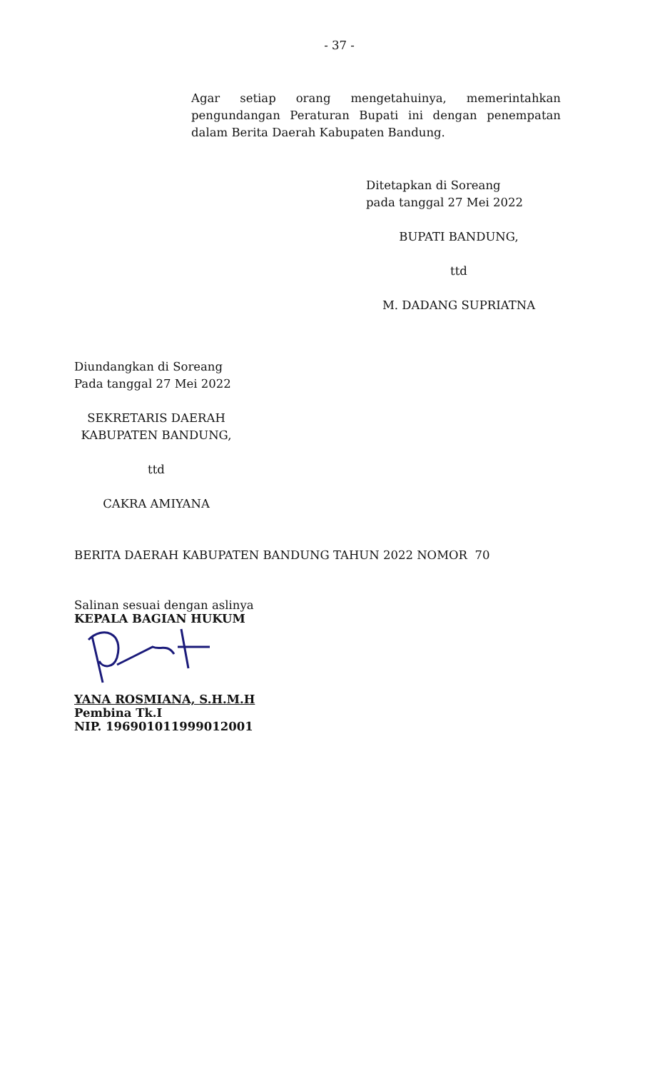- 37 -
Agar setiap orang mengetahuinya, memerintahkan pengundangan Peraturan Bupati ini dengan penempatan dalam Berita Daerah Kabupaten Bandung.
Ditetapkan di Soreang
pada tanggal 27 Mei 2022
BUPATI BANDUNG,
ttd
M. DADANG SUPRIATNA
Diundangkan di Soreang
Pada tanggal 27 Mei 2022
SEKRETARIS DAERAH
KABUPATEN BANDUNG,
ttd
CAKRA AMIYANA
BERITA DAERAH KABUPATEN BANDUNG TAHUN 2022 NOMOR 70
Salinan sesuai dengan aslinya
KEPALA BAGIAN HUKUM
YANA ROSMIANA, S.H.M.H
Pembina Tk.I
NIP. 196901011999012001